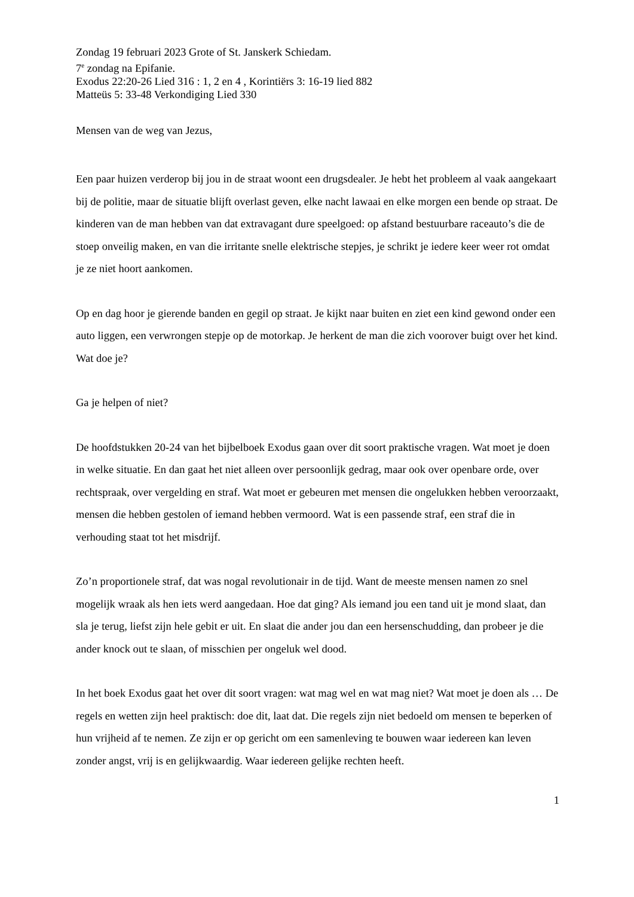Zondag 19 februari 2023 Grote of St. Janskerk Schiedam.
7<sup>e</sup> zondag na Epifanie.
Exodus 22:20-26 Lied 316 : 1, 2 en 4 , Korintiërs 3: 16-19 lied 882
Matteüs 5: 33-48 Verkondiging Lied 330
Mensen van de weg van Jezus,
Een paar huizen verderop bij jou in de straat woont een drugsdealer. Je hebt het probleem al vaak aangekaart bij de politie, maar de situatie blijft overlast geven, elke nacht lawaai en elke morgen een bende op straat. De kinderen van de man hebben van dat extravagant dure speelgoed: op afstand bestuurbare raceauto’s die de stoep onveilig maken, en van die irritante snelle elektrische stepjes, je schrikt je iedere keer weer rot omdat je ze niet hoort aankomen.
Op en dag hoor je gierende banden en gegil op straat. Je kijkt naar buiten en ziet een kind gewond onder een auto liggen, een verwrongen stepje op de motorkap. Je herkent de man die zich voorover buigt over het kind. Wat doe je?
Ga je helpen of niet?
De hoofdstukken 20-24 van het bijbelboek Exodus gaan over dit soort praktische vragen. Wat moet je doen in welke situatie. En dan gaat het niet alleen over persoonlijk gedrag, maar ook over openbare orde, over rechtspraak, over vergelding en straf. Wat moet er gebeuren met mensen die ongelukken hebben veroorzaakt, mensen die hebben gestolen of iemand hebben vermoord. Wat is een passende straf, een straf die in verhouding staat tot het misdrijf.
Zo’n proportionele straf, dat was nogal revolutionair in de tijd. Want de meeste mensen namen zo snel mogelijk wraak als hen iets werd aangedaan. Hoe dat ging? Als iemand jou een tand uit je mond slaat, dan sla je terug, liefst zijn hele gebit er uit. En slaat die ander jou dan een hersenschudding, dan probeer je die ander knock out te slaan, of misschien per ongeluk wel dood.
In het boek Exodus gaat het over dit soort vragen: wat mag wel en wat mag niet? Wat moet je doen als … De regels en wetten zijn heel praktisch: doe dit, laat dat. Die regels zijn niet bedoeld om mensen te beperken of hun vrijheid af te nemen. Ze zijn er op gericht om een samenleving te bouwen waar iedereen kan leven zonder angst, vrij is en gelijkwaardig. Waar iedereen gelijke rechten heeft.
1